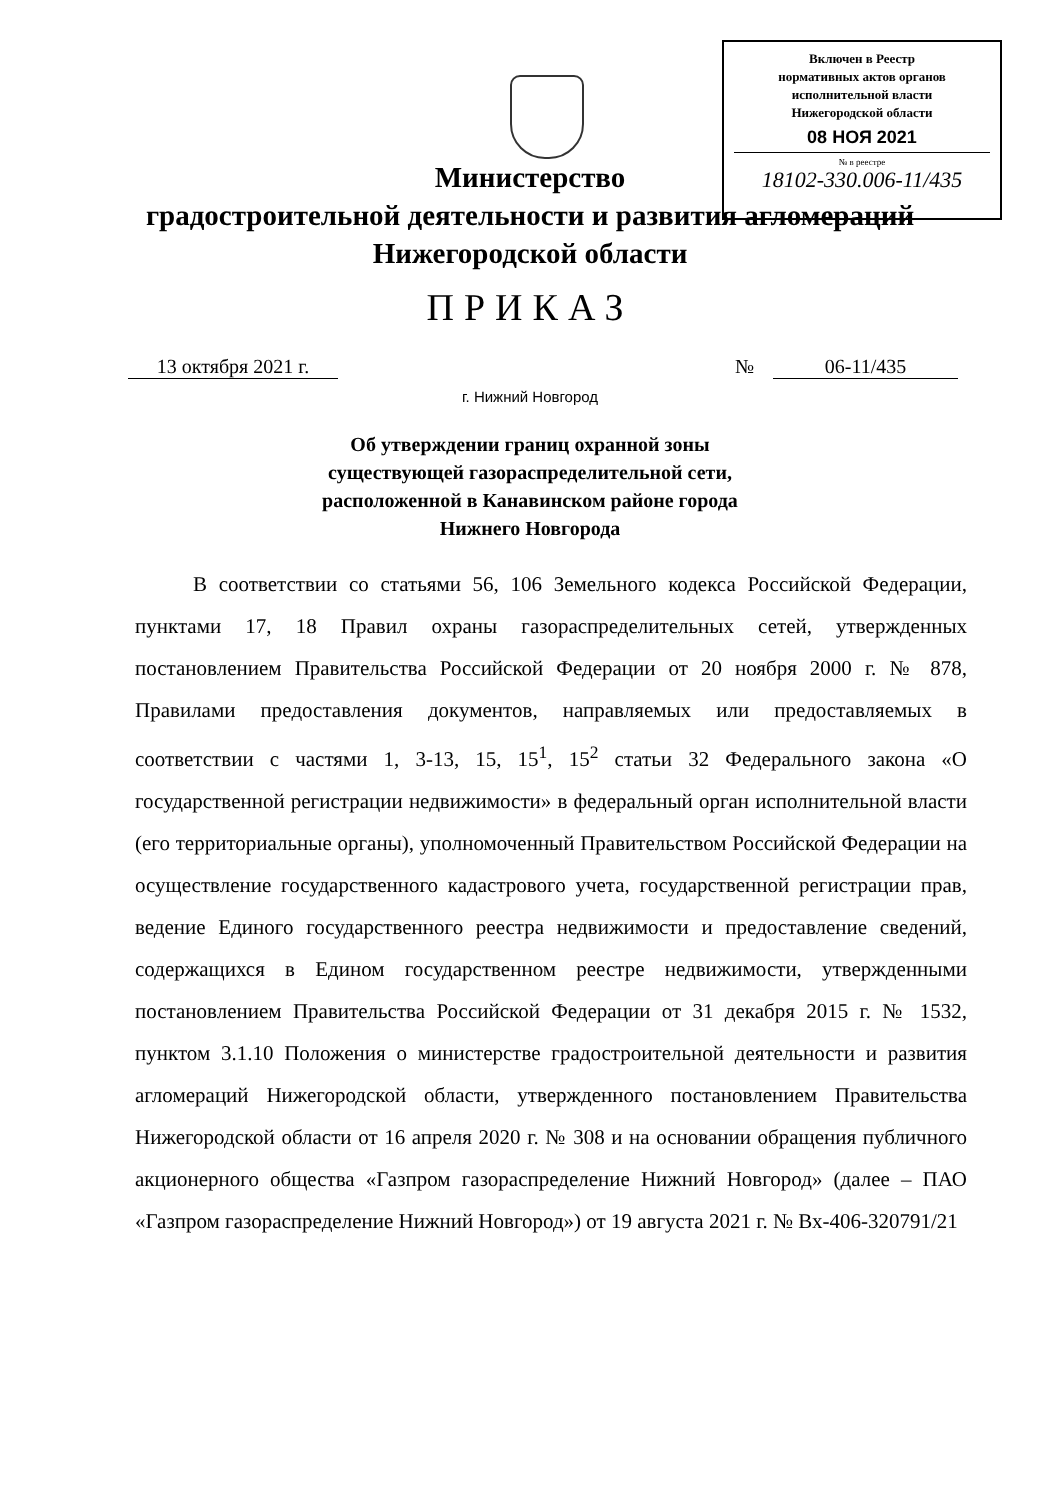Включен в Реестр
нормативных актов органов
исполнительной власти
Нижегородской области
08 НОЯ 2021
№ в реестре
18102-330.006-11/435
Министерство
градостроительной деятельности и развития агломераций
Нижегородской области
ПРИКАЗ
13 октября 2021 г. № 06-11/435
г. Нижний Новгород
Об утверждении границ охранной зоны
существующей газораспределительной сети,
расположенной в Канавинском районе города
Нижнего Новгорода
В соответствии со статьями 56, 106 Земельного кодекса Российской Федерации, пунктами 17, 18 Правил охраны газораспределительных сетей, утвержденных постановлением Правительства Российской Федерации от 20 ноября 2000 г. № 878, Правилами предоставления документов, направляемых или предоставляемых в соответствии с частями 1, 3-13, 15, 15<sup>1</sup>, 15<sup>2</sup> статьи 32 Федерального закона «О государственной регистрации недвижимости» в федеральный орган исполнительной власти (его территориальные органы), уполномоченный Правительством Российской Федерации на осуществление государственного кадастрового учета, государственной регистрации прав, ведение Единого государственного реестра недвижимости и предоставление сведений, содержащихся в Едином государственном реестре недвижимости, утвержденными постановлением Правительства Российской Федерации от 31 декабря 2015 г. № 1532, пунктом 3.1.10 Положения о министерстве градостроительной деятельности и развития агломераций Нижегородской области, утвержденного постановлением Правительства Нижегородской области от 16 апреля 2020 г. № 308 и на основании обращения публичного акционерного общества «Газпром газораспределение Нижний Новгород» (далее – ПАО «Газпром газораспределение Нижний Новгород») от 19 августа 2021 г. № Вх-406-320791/21